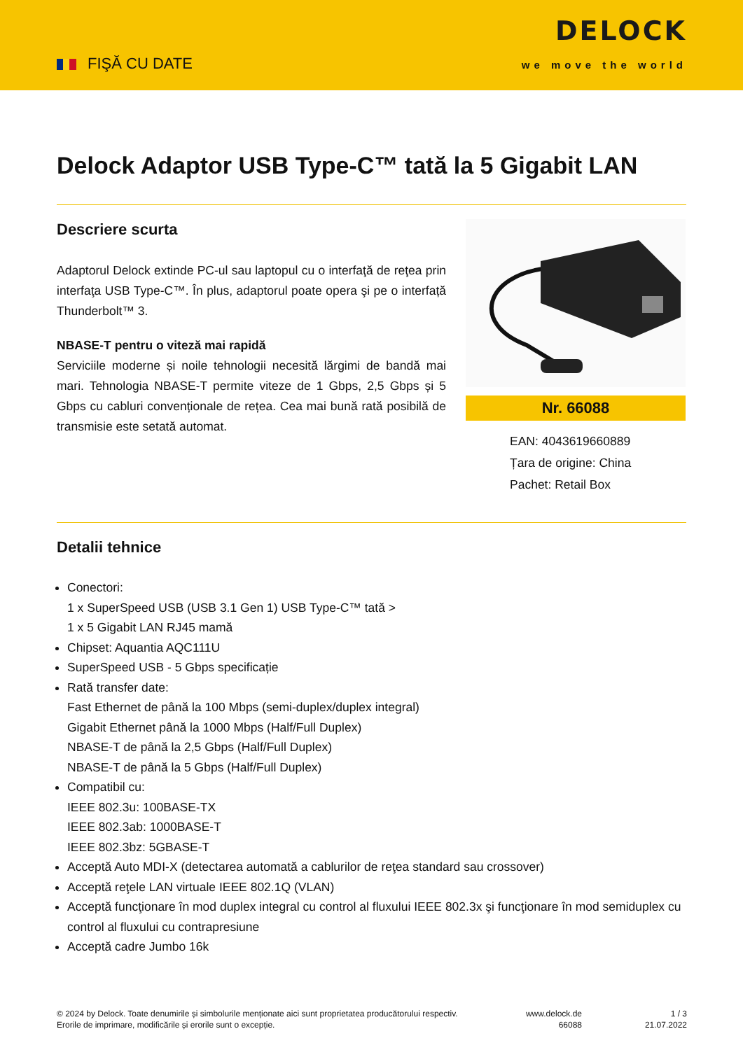FIŞĂ CU DATE
DELOCK
we move the world
Delock Adaptor USB Type-C™ tată la 5 Gigabit LAN
Descriere scurta
Adaptorul Delock extinde PC-ul sau laptopul cu o interfaţă de reţea prin interfaţa USB Type-C™. În plus, adaptorul poate opera şi pe o interfață Thunderbolt™ 3.
NBASE-T pentru o viteză mai rapidă
Serviciile moderne și noile tehnologii necesită lărgimi de bandă mai mari. Tehnologia NBASE-T permite viteze de 1 Gbps, 2,5 Gbps și 5 Gbps cu cabluri convenționale de rețea. Cea mai bună rată posibilă de transmisie este setată automat.
Nr. 66088
EAN: 4043619660889
Țara de origine: China
Pachet: Retail Box
Detalii tehnice
Conectori:
1 x SuperSpeed USB (USB 3.1 Gen 1) USB Type-C™ tată >
1 x 5 Gigabit LAN RJ45 mamă
Chipset: Aquantia AQC111U
SuperSpeed USB - 5 Gbps specificație
Rată transfer date:
Fast Ethernet de până la 100 Mbps (semi-duplex/duplex integral)
Gigabit Ethernet până la 1000 Mbps (Half/Full Duplex)
NBASE-T de până la 2,5 Gbps (Half/Full Duplex)
NBASE-T de până la 5 Gbps (Half/Full Duplex)
Compatibil cu:
IEEE 802.3u: 100BASE-TX
IEEE 802.3ab: 1000BASE-T
IEEE 802.3bz: 5GBASE-T
Acceptă Auto MDI-X (detectarea automată a cablurilor de reţea standard sau crossover)
Acceptă reţele LAN virtuale IEEE 802.1Q (VLAN)
Acceptă funcţionare în mod duplex integral cu control al fluxului IEEE 802.3x şi funcţionare în mod semiduplex cu control al fluxului cu contrapresiune
Acceptă cadre Jumbo 16k
© 2024 by Delock. Toate denumirile și simbolurile menționate aici sunt proprietatea producătorului respectiv. Erorile de imprimare, modificările și erorile sunt o excepție.
www.delock.de
66088
1 / 3
21.07.2022